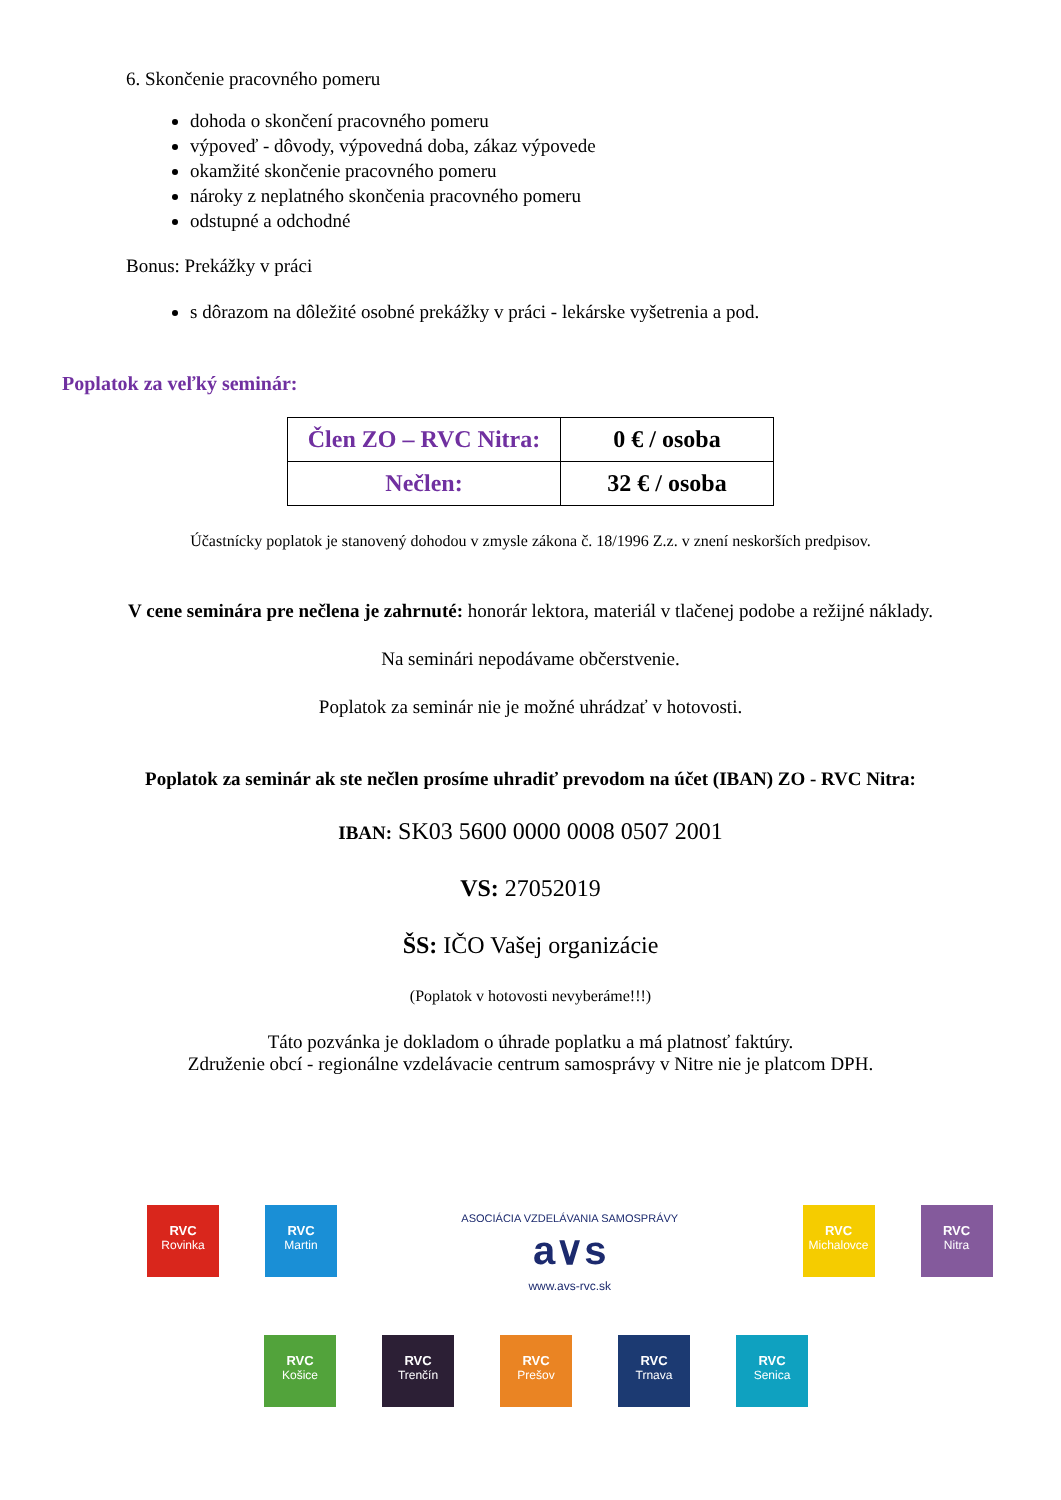6. Skončenie pracovného pomeru
dohoda o skončení pracovného pomeru
výpoveď - dôvody, výpovedná doba, zákaz výpovede
okamžité skončenie pracovného pomeru
nároky z neplatného skončenia pracovného pomeru
odstupné a odchodné
Bonus: Prekážky v práci
s dôrazom na dôležité osobné prekážky v práci - lekárske vyšetrenia a pod.
Poplatok za veľký seminár:
| Člen ZO – RVC Nitra: | 0 € / osoba |
| Nečlen: | 32 € / osoba |
Účastnícky poplatok je stanovený dohodou v zmysle zákona č. 18/1996 Z.z. v znení neskorších predpisov.
V cene seminára pre nečlena je zahrnuté: honorár lektora, materiál v tlačenej podobe a režijné náklady.
Na seminári nepodávame občerstvenie.
Poplatok za seminár nie je možné uhrádzať v hotovosti.
Poplatok za seminár ak ste nečlen prosíme uhradiť prevodom na účet (IBAN) ZO - RVC Nitra:
IBAN: SK03 5600 0000 0008 0507 2001
VS: 27052019
ŠS: IČO Vašej organizácie
(Poplatok v hotovosti nevyberáme!!!)
Táto pozvánka je dokladom o úhrade poplatku a má platnosť faktúry.
Združenie obcí - regionálne vzdelávacie centrum samosprávy v Nitre nie je platcom DPH.
RVC Rovinka RVC Martin ASOCIÁCIA VZDELÁVANIA SAMOSPRÁVY
a∨s
www.avs-rvc.sk RVC Michalovce RVC Nitra
RVC Košice RVC Trenčín RVC Prešov RVC Trnava RVC Senica